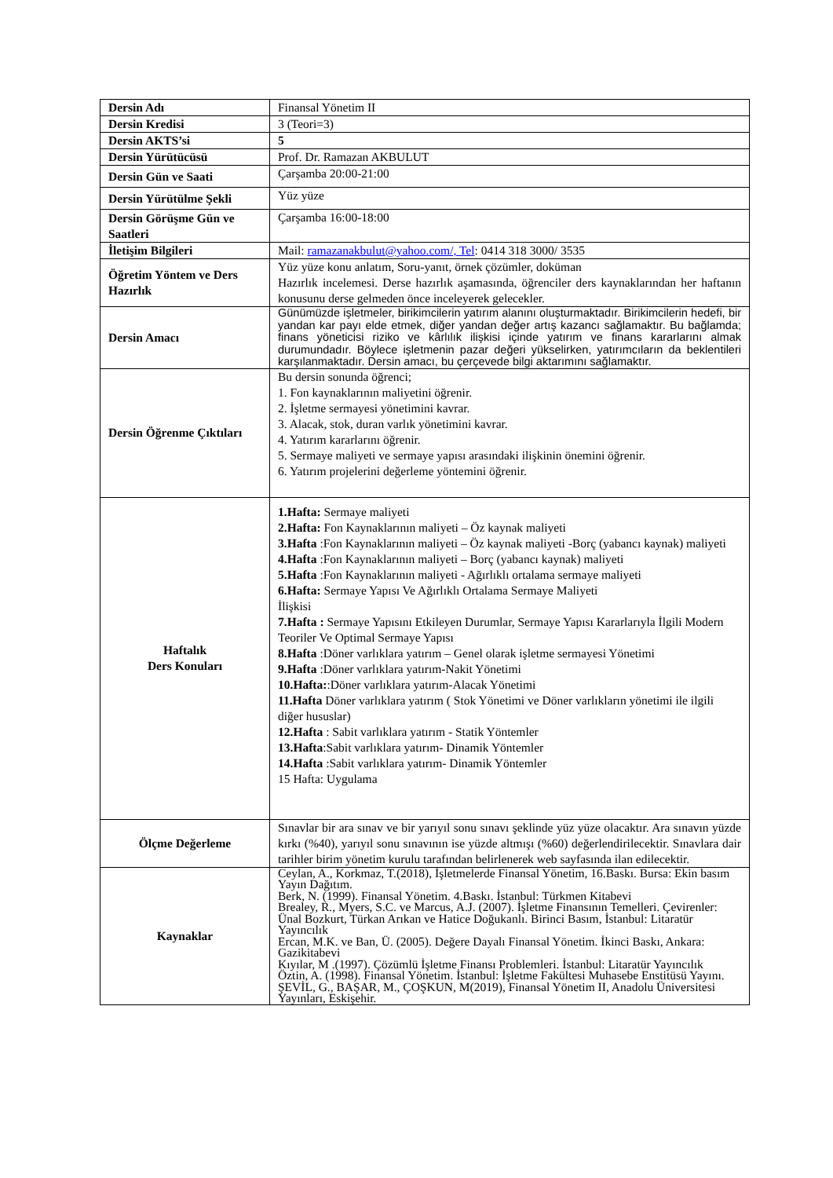| Dersin Adı | Finansal Yönetim II |
| Dersin Kredisi | 3 (Teori=3) |
| Dersin AKTS’si | 5 |
| Dersin Yürütücüsü | Prof. Dr. Ramazan AKBULUT |
| Dersin Gün ve Saati | Çarşamba 20:00-21:00 |
| Dersin Yürütülme Şekli | Yüz yüze |
| Dersin Görüşme Gün ve Saatleri | Çarşamba 16:00-18:00 |
| İletişim Bilgileri | Mail: ramazanakbulut@yahoo.com/, Tel : 0414 318 3000/ 3535 |
| Öğretim Yöntem ve Ders Hazırlık | Yüz yüze konu anlatım, Soru-yanıt, örnek çözümler, doküman Hazırlık incelemesi. Derse hazırlık aşamasında, öğrenciler ders kaynaklarından her haftanın konusunu derse gelmeden önce inceleyerek gelecekler. |
| Dersin Amacı | Günümüzde işletmeler, birikimcilerin yatırım alanını oluşturmaktadır. Birikimcilerin hedefi, bir yandan kar payı elde etmek, diğer yandan değer artış kazancı sağlamaktır. Bu bağlamda; finans yöneticisi riziko ve kârlılık ilişkisi içinde yatırım ve finans kararlarını almak durumundadır. Böylece işletmenin pazar değeri yükselirken, yatırımcıların da beklentileri karşılanmaktadır. Dersin amacı, bu çerçevede bilgi aktarımını sağlamaktır. |
| Dersin Öğrenme Çıktıları | Bu dersin sonunda öğrenci; 1. Fon kaynaklarının maliyetini öğrenir. 2. İşletme sermayesi yönetimini kavrar. 3. Alacak, stok, duran varlık yönetimini kavrar. 4. Yatırım kararlarını öğrenir. 5. Sermaye maliyeti ve sermaye yapısı arasındaki ilişkinin önemini öğrenir. 6. Yatırım projelerini değerleme yöntemini öğrenir. |
| Haftalık Ders Konuları | 1.Hafta: Sermaye maliyeti 2.Hafta: Fon Kaynaklarının maliyeti – Öz kaynak maliyeti 3.Hafta :Fon Kaynaklarının maliyeti – Öz kaynak maliyeti -Borç (yabancı kaynak) maliyeti 4.Hafta :Fon Kaynaklarının maliyeti – Borç (yabancı kaynak) maliyeti 5.Hafta :Fon Kaynaklarının maliyeti - Ağırlıklı ortalama sermaye maliyeti 6.Hafta: Sermaye Yapısı Ve Ağırlıklı Ortalama Sermaye Maliyeti İlişkisi 7.Hafta : Sermaye Yapısını Etkileyen Durumlar, Sermaye Yapısı Kararlarıyla İlgili Modern Teoriler Ve Optimal Sermaye Yapısı 8.Hafta :Döner varlıklara yatırım – Genel olarak işletme sermayesi Yönetimi 9.Hafta :Döner varlıklara yatırım-Nakit Yönetimi 10.Hafta: :Döner varlıklara yatırım-Alacak Yönetimi 11.Hafta Döner varlıklara yatırım ( Stok Yönetimi ve Döner varlıkların yönetimi ile ilgili diğer hususlar) 12.Hafta : Sabit varlıklara yatırım - Statik Yöntemler 13.Hafta :Sabit varlıklara yatırım- Dinamik Yöntemler 14.Hafta :Sabit varlıklara yatırım- Dinamik Yöntemler 15 Hafta: Uygulama |
| Ölçme Değerleme | Sınavlar bir ara sınav ve bir yarıyıl sonu sınavı şeklinde yüz yüze olacaktır. Ara sınavın yüzde kırkı (%40), yarıyıl sonu sınavının ise yüzde altmışı (%60) değerlendirilecektir. Sınavlara dair tarihler birim yönetim kurulu tarafından belirlenerek web sayfasında ilan edilecektir. |
| Kaynaklar | Ceylan, A., Korkmaz, T.(2018), İşletmelerde Finansal Yönetim, 16.Baskı. Bursa: Ekin basım Yayın Dağıtım. Berk, N. (1999). Finansal Yönetim. 4.Baskı. İstanbul: Türkmen Kitabevi Brealey, R., Myers, S.C. ve Marcus, A.J. (2007). İşletme Finansının Temelleri. Çevirenler: Ünal Bozkurt, Türkan Arıkan ve Hatice Doğukanlı. Birinci Basım, İstanbul: Litaratür Yayıncılık Ercan, M.K. ve Ban, Ü. (2005). Değere Dayalı Finansal Yönetim. İkinci Baskı, Ankara: Gazikitabevi Kıyılar, M .(1997). Çözümlü İşletme Finansı Problemleri. İstanbul: Litaratür Yayıncılık Öztin, A. (1998). Finansal Yönetim. İstanbul: İşletme Fakültesi Muhasebe Enstitüsü Yayını. ŞEVİL, G., BAŞAR, M., ÇOŞKUN, M(2019), Finansal Yönetim II, Anadolu Üniversitesi Yayınları, Eskişehir. |